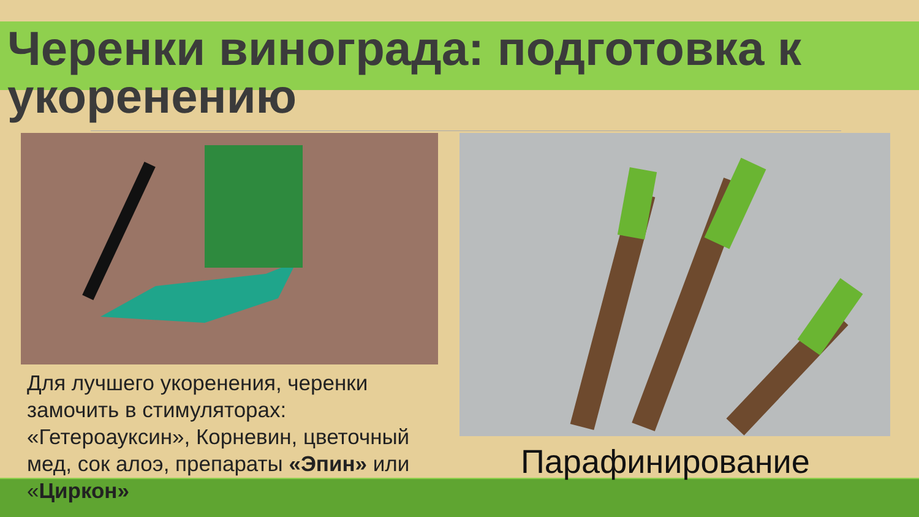Черенки винограда: подготовка к укоренению
Для лучшего укоренения, черенки замочить в стимуляторах: «Гетероауксин», Корневин, цветочный мед, сок алоэ, препараты «Эпин» или «Циркон»
Парафинирование